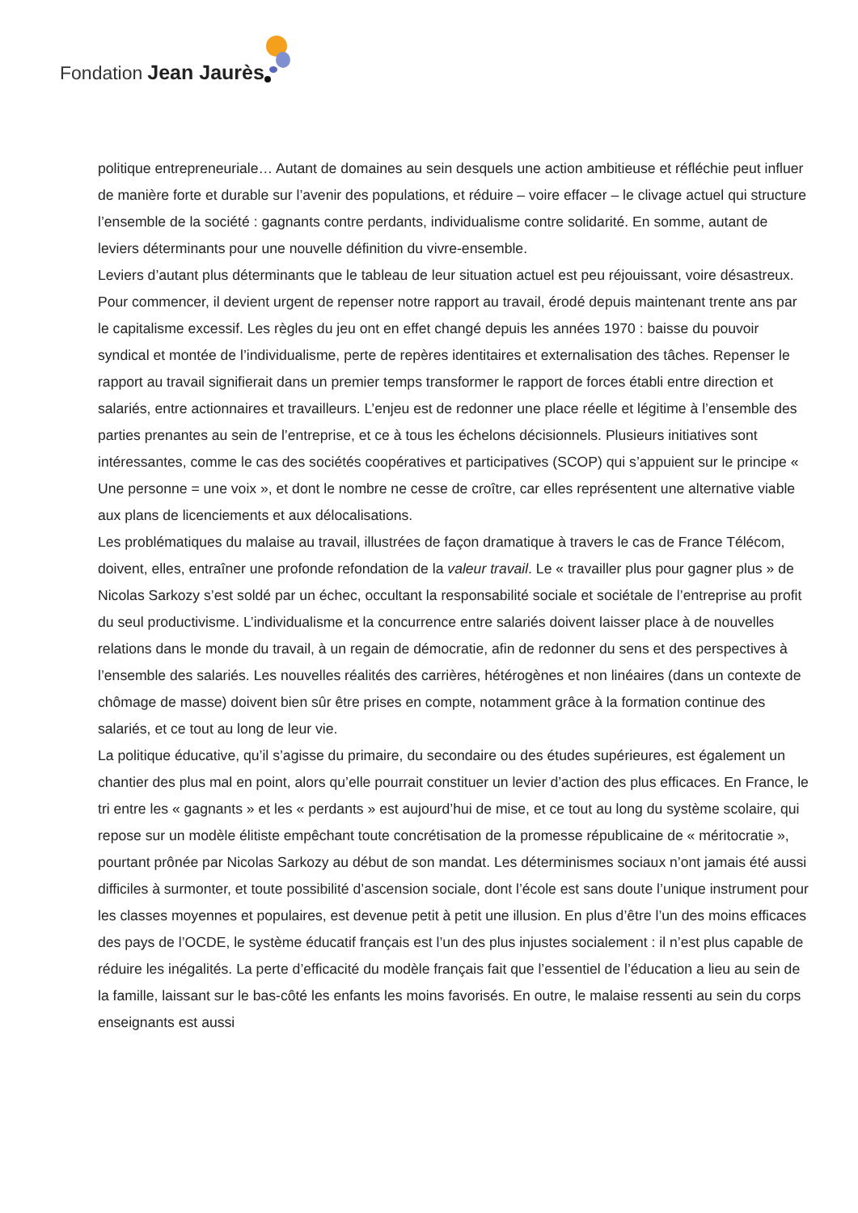Fondation Jean Jaurès
politique entrepreneuriale… Autant de domaines au sein desquels une action ambitieuse et réfléchie peut influer de manière forte et durable sur l’avenir des populations, et réduire – voire effacer – le clivage actuel qui structure l’ensemble de la société : gagnants contre perdants, individualisme contre solidarité. En somme, autant de leviers déterminants pour une nouvelle définition du vivre-ensemble.
Leviers d’autant plus déterminants que le tableau de leur situation actuel est peu réjouissant, voire désastreux. Pour commencer, il devient urgent de repenser notre rapport au travail, érodé depuis maintenant trente ans par le capitalisme excessif. Les règles du jeu ont en effet changé depuis les années 1970 : baisse du pouvoir syndical et montée de l’individualisme, perte de repères identitaires et externalisation des tâches. Repenser le rapport au travail signifierait dans un premier temps transformer le rapport de forces établi entre direction et salariés, entre actionnaires et travailleurs. L’enjeu est de redonner une place réelle et légitime à l’ensemble des parties prenantes au sein de l’entreprise, et ce à tous les échelons décisionnels. Plusieurs initiatives sont intéressantes, comme le cas des sociétés coopératives et participatives (SCOP) qui s’appuient sur le principe « Une personne = une voix », et dont le nombre ne cesse de croître, car elles représentent une alternative viable aux plans de licenciements et aux délocalisations.
Les problématiques du malaise au travail, illustrées de façon dramatique à travers le cas de France Télécom, doivent, elles, entraîner une profonde refondation de la valeur travail. Le « travailler plus pour gagner plus » de Nicolas Sarkozy s’est soldé par un échec, occultant la responsabilité sociale et sociétale de l’entreprise au profit du seul productivisme. L’individualisme et la concurrence entre salariés doivent laisser place à de nouvelles relations dans le monde du travail, à un regain de démocratie, afin de redonner du sens et des perspectives à l’ensemble des salariés. Les nouvelles réalités des carrières, hétérogènes et non linéaires (dans un contexte de chômage de masse) doivent bien sûr être prises en compte, notamment grâce à la formation continue des salariés, et ce tout au long de leur vie.
La politique éducative, qu’il s’agisse du primaire, du secondaire ou des études supérieures, est également un chantier des plus mal en point, alors qu’elle pourrait constituer un levier d’action des plus efficaces. En France, le tri entre les « gagnants » et les « perdants » est aujourd’hui de mise, et ce tout au long du système scolaire, qui repose sur un modèle élitiste empêchant toute concrétisation de la promesse républicaine de « méritocratie », pourtant prônée par Nicolas Sarkozy au début de son mandat. Les déterminismes sociaux n’ont jamais été aussi difficiles à surmonter, et toute possibilité d’ascension sociale, dont l’école est sans doute l’unique instrument pour les classes moyennes et populaires, est devenue petit à petit une illusion. En plus d’être l’un des moins efficaces des pays de l’OCDE, le système éducatif français est l’un des plus injustes socialement : il n’est plus capable de réduire les inégalités. La perte d’efficacité du modèle français fait que l’essentiel de l’éducation a lieu au sein de la famille, laissant sur le bas-côté les enfants les moins favorisés. En outre, le malaise ressenti au sein du corps enseignants est aussi